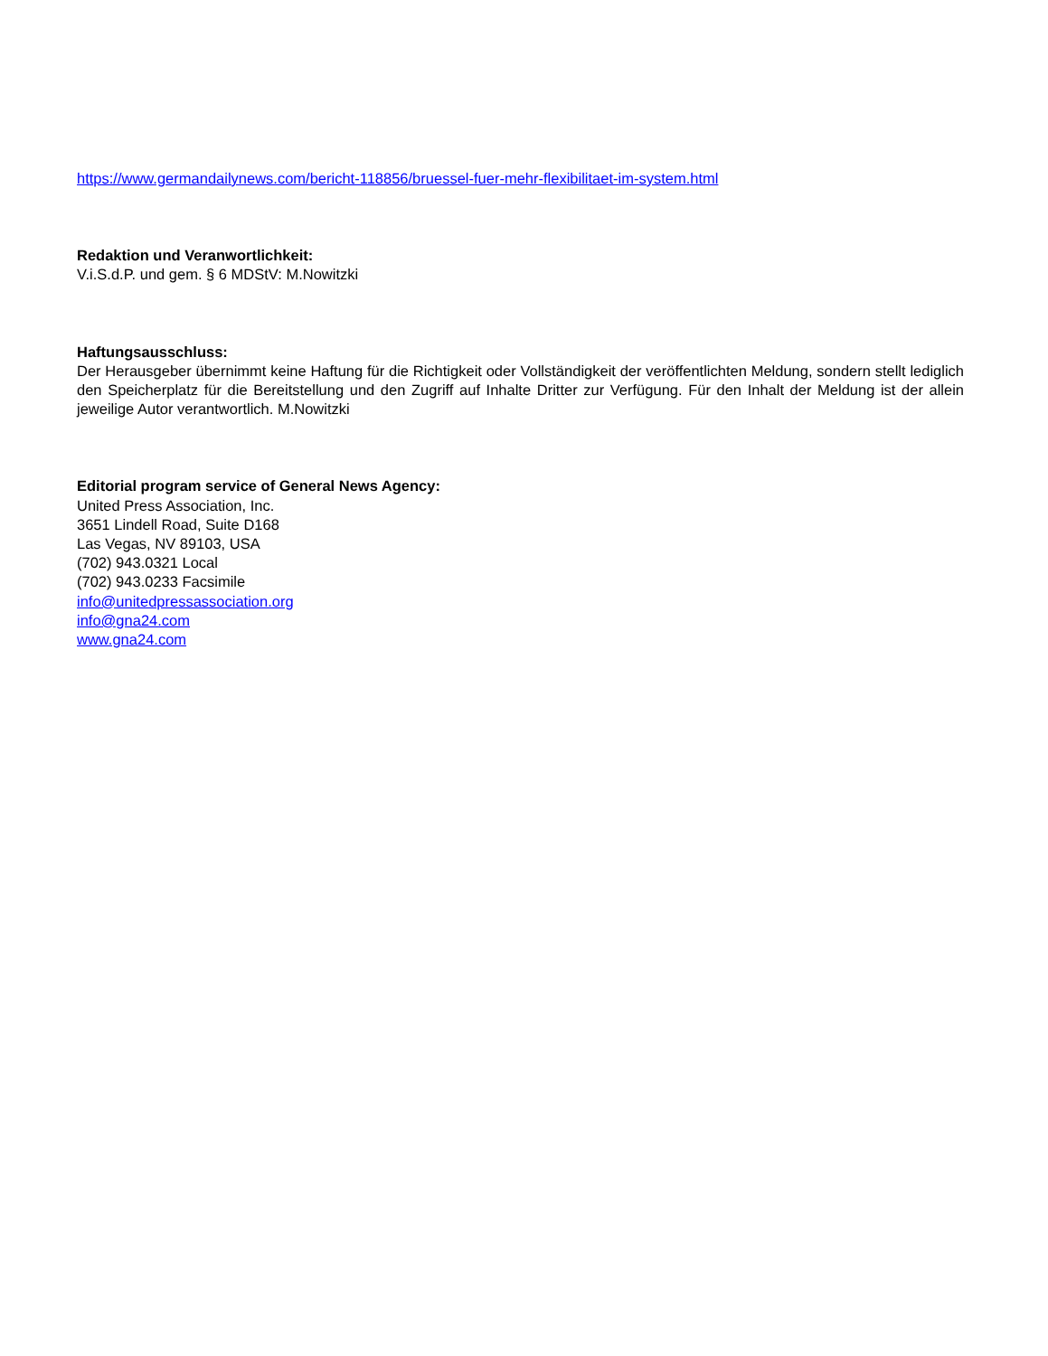https://www.germandailynews.com/bericht-118856/bruessel-fuer-mehr-flexibilitaet-im-system.html
Redaktion und Veranwortlichkeit:
V.i.S.d.P. und gem. § 6 MDStV: M.Nowitzki
Haftungsausschluss:
Der Herausgeber übernimmt keine Haftung für die Richtigkeit oder Vollständigkeit der veröffentlichten Meldung, sondern stellt lediglich den Speicherplatz für die Bereitstellung und den Zugriff auf Inhalte Dritter zur Verfügung. Für den Inhalt der Meldung ist der allein jeweilige Autor verantwortlich. M.Nowitzki
Editorial program service of General News Agency:
United Press Association, Inc.
3651 Lindell Road, Suite D168
Las Vegas, NV 89103, USA
(702) 943.0321 Local
(702) 943.0233 Facsimile
info@unitedpressassociation.org
info@gna24.com
www.gna24.com